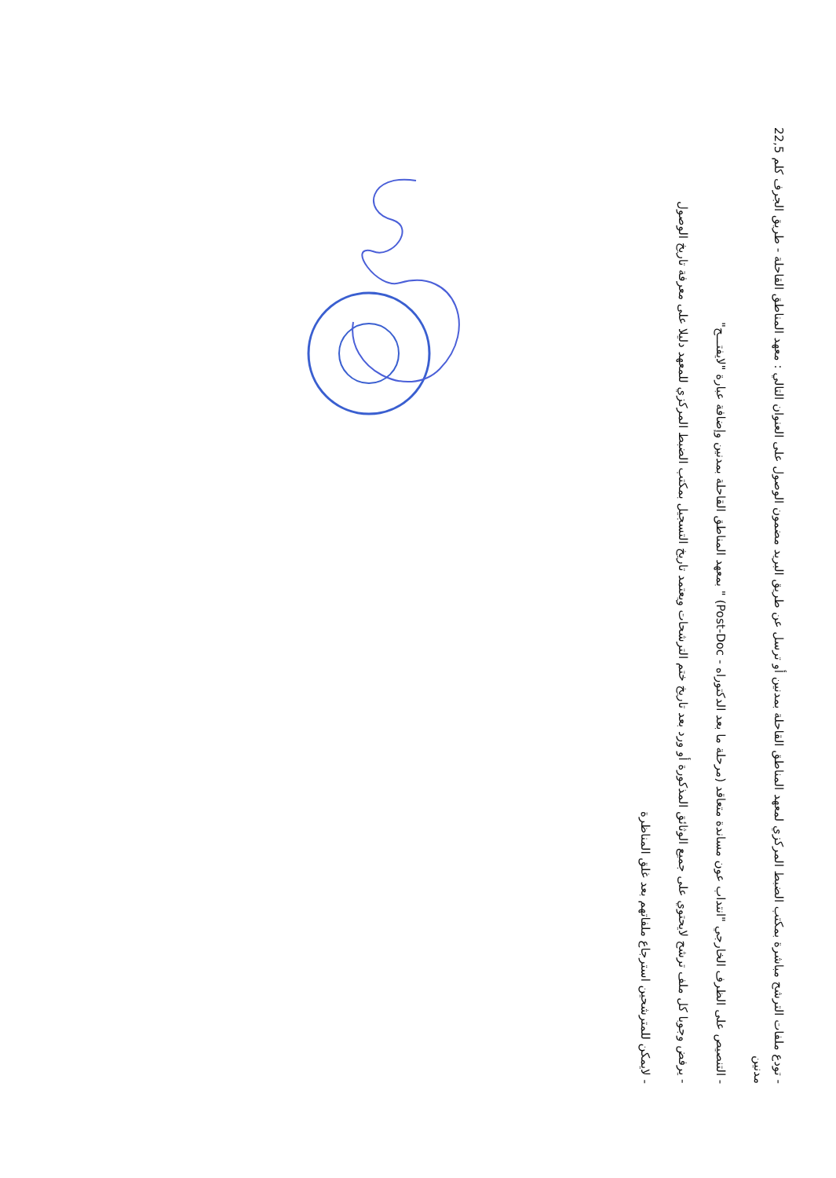- تودع ملفات الترشح مباشرة بمكتب الضبط المركزي لمعهد المناطق القاحلة بمدنين أو ترسل عن طريق البريد مضمون الوصول على العنوان التالي : معهد المناطق القاحلة - طريق الجرف كلم 22,5 مدنين
- التنصيص على الظرف الخارجي "انتداب عون مساندة متعاقد (مرحلة ما بعد الدكتوراه - Post-Doc) " بمعهد المناطق القاحلة بمدنين وإضافة عبارة "لايفتـــح"
- يرفض وجوبا كل ملف ترشح لايحتوي على جميع الوثائق المذكورة أو ورد بعد تاريخ ختم الترشحات ويعتمد تاريخ التسجيل بمكتب الضبط المركزي للمعهد دليلا على معرفة تاريخ الوصول
- لايمكن للمترشحين استرجاع ملفاتهم بعد غلق المناظرة